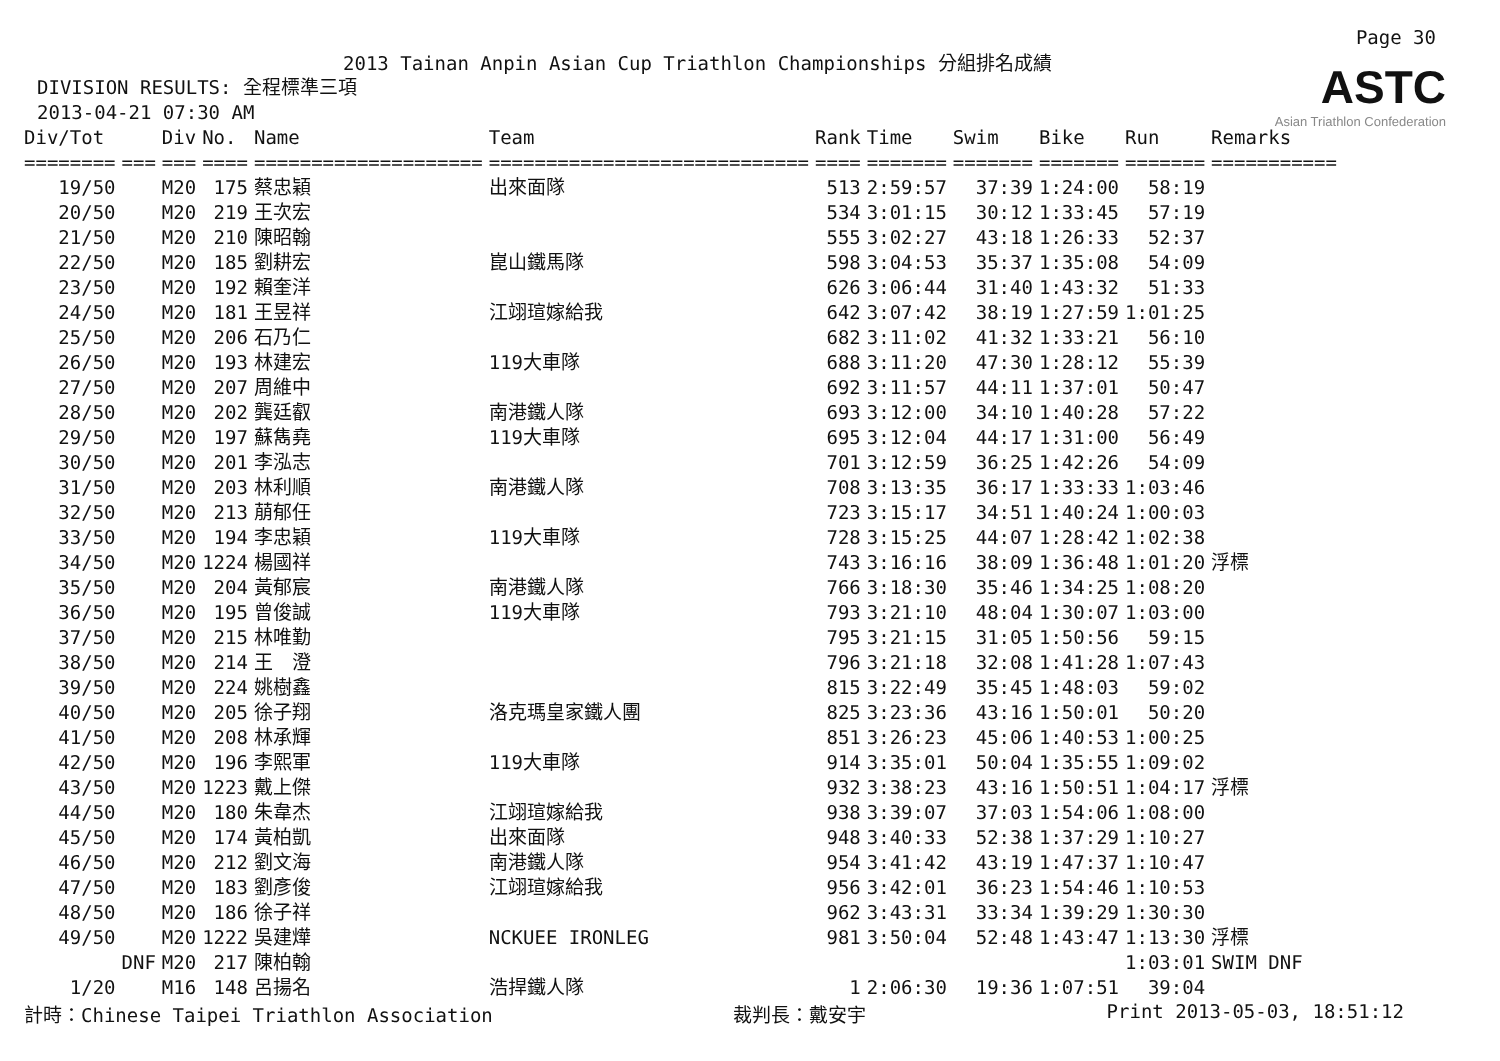Page 30
2013 Tainan Anpin Asian Cup Triathlon Championships 分組排名成績
DIVISION RESULTS: 全程標準三項
2013-04-21 07:30 AM
ASTC
Asian Triathlon Confederation
| Div/Tot | | Div | No. | Name | Team | Rank | Time | Swim | Bike | Run | Remarks |
| --- | --- | --- | --- | --- | --- | --- | --- | --- | --- | --- | --- |
| ======== | === | === | ==== | ==================== | ============================ | ==== | ======= | ======= | ======= | ======= | =========== |
| 19/50 | | M20 | 175 | 蔡忠穎 | 出來面隊 | 513 | 2:59:57 | 37:39 | 1:24:00 | 58:19 | |
| 20/50 | | M20 | 219 | 王次宏 | | 534 | 3:01:15 | 30:12 | 1:33:45 | 57:19 | |
| 21/50 | | M20 | 210 | 陳昭翰 | | 555 | 3:02:27 | 43:18 | 1:26:33 | 52:37 | |
| 22/50 | | M20 | 185 | 劉耕宏 | 崑山鐵馬隊 | 598 | 3:04:53 | 35:37 | 1:35:08 | 54:09 | |
| 23/50 | | M20 | 192 | 賴奎洋 | | 626 | 3:06:44 | 31:40 | 1:43:32 | 51:33 | |
| 24/50 | | M20 | 181 | 王昱祥 | 江翊瑄嫁給我 | 642 | 3:07:42 | 38:19 | 1:27:59 | 1:01:25 | |
| 25/50 | | M20 | 206 | 石乃仁 | | 682 | 3:11:02 | 41:32 | 1:33:21 | 56:10 | |
| 26/50 | | M20 | 193 | 林建宏 | 119大車隊 | 688 | 3:11:20 | 47:30 | 1:28:12 | 55:39 | |
| 27/50 | | M20 | 207 | 周維中 | | 692 | 3:11:57 | 44:11 | 1:37:01 | 50:47 | |
| 28/50 | | M20 | 202 | 龔廷叡 | 南港鐵人隊 | 693 | 3:12:00 | 34:10 | 1:40:28 | 57:22 | |
| 29/50 | | M20 | 197 | 蘇雋堯 | 119大車隊 | 695 | 3:12:04 | 44:17 | 1:31:00 | 56:49 | |
| 30/50 | | M20 | 201 | 李泓志 | | 701 | 3:12:59 | 36:25 | 1:42:26 | 54:09 | |
| 31/50 | | M20 | 203 | 林利順 | 南港鐵人隊 | 708 | 3:13:35 | 36:17 | 1:33:33 | 1:03:46 | |
| 32/50 | | M20 | 213 | 萠郁任 | | 723 | 3:15:17 | 34:51 | 1:40:24 | 1:00:03 | |
| 33/50 | | M20 | 194 | 李忠穎 | 119大車隊 | 728 | 3:15:25 | 44:07 | 1:28:42 | 1:02:38 | |
| 34/50 | | M20 | 1224 | 楊國祥 | | 743 | 3:16:16 | 38:09 | 1:36:48 | 1:01:20 | 浮標 |
| 35/50 | | M20 | 204 | 黃郁宸 | 南港鐵人隊 | 766 | 3:18:30 | 35:46 | 1:34:25 | 1:08:20 | |
| 36/50 | | M20 | 195 | 曾俊誠 | 119大車隊 | 793 | 3:21:10 | 48:04 | 1:30:07 | 1:03:00 | |
| 37/50 | | M20 | 215 | 林唯勤 | | 795 | 3:21:15 | 31:05 | 1:50:56 | 59:15 | |
| 38/50 | | M20 | 214 | 王 澄 | | 796 | 3:21:18 | 32:08 | 1:41:28 | 1:07:43 | |
| 39/50 | | M20 | 224 | 姚樹鑫 | | 815 | 3:22:49 | 35:45 | 1:48:03 | 59:02 | |
| 40/50 | | M20 | 205 | 徐子翔 | 洛克瑪皇家鐵人團 | 825 | 3:23:36 | 43:16 | 1:50:01 | 50:20 | |
| 41/50 | | M20 | 208 | 林承輝 | | 851 | 3:26:23 | 45:06 | 1:40:53 | 1:00:25 | |
| 42/50 | | M20 | 196 | 李熙軍 | 119大車隊 | 914 | 3:35:01 | 50:04 | 1:35:55 | 1:09:02 | |
| 43/50 | | M20 | 1223 | 戴上傑 | | 932 | 3:38:23 | 43:16 | 1:50:51 | 1:04:17 | 浮標 |
| 44/50 | | M20 | 180 | 朱韋杰 | 江翊瑄嫁給我 | 938 | 3:39:07 | 37:03 | 1:54:06 | 1:08:00 | |
| 45/50 | | M20 | 174 | 黃柏凱 | 出來面隊 | 948 | 3:40:33 | 52:38 | 1:37:29 | 1:10:27 | |
| 46/50 | | M20 | 212 | 劉文海 | 南港鐵人隊 | 954 | 3:41:42 | 43:19 | 1:47:37 | 1:10:47 | |
| 47/50 | | M20 | 183 | 劉彥俊 | 江翊瑄嫁給我 | 956 | 3:42:01 | 36:23 | 1:54:46 | 1:10:53 | |
| 48/50 | | M20 | 186 | 徐子祥 | | 962 | 3:43:31 | 33:34 | 1:39:29 | 1:30:30 | |
| 49/50 | | M20 | 1222 | 吳建燁 | NCKUEE IRONLEG | 981 | 3:50:04 | 52:48 | 1:43:47 | 1:13:30 | 浮標 |
| | DNF | M20 | 217 | 陳柏翰 | | | | | | 1:03:01 | SWIM DNF |
| 1/20 | | M16 | 148 | 呂揚名 | 浩捍鐵人隊 | 1 | 2:06:30 | 19:36 | 1:07:51 | 39:04 | |
計時：Chinese Taipei Triathlon Association 裁判長：戴安宇 Print 2013-05-03, 18:51:12